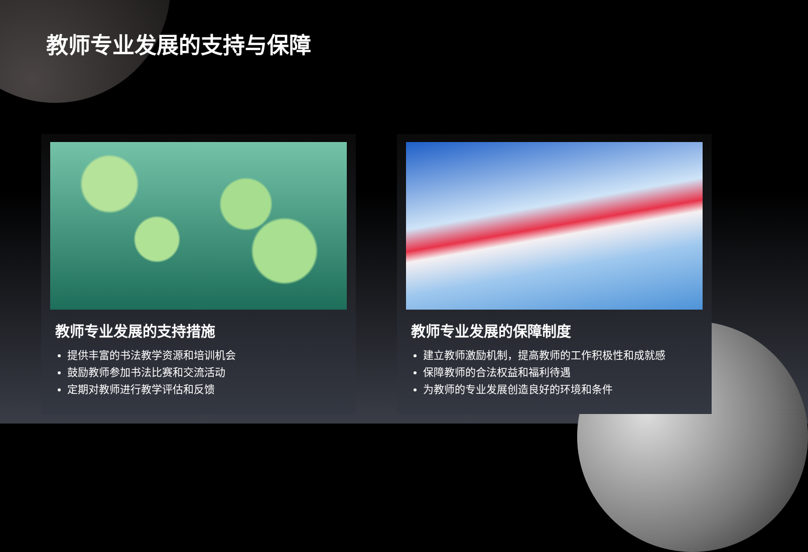教师专业发展的支持与保障
教师专业发展的支持措施
提供丰富的书法教学资源和培训机会
鼓励教师参加书法比赛和交流活动
定期对教师进行教学评估和反馈
教师专业发展的保障制度
建立教师激励机制，提高教师的工作积极性和成就感
保障教师的合法权益和福利待遇
为教师的专业发展创造良好的环境和条件